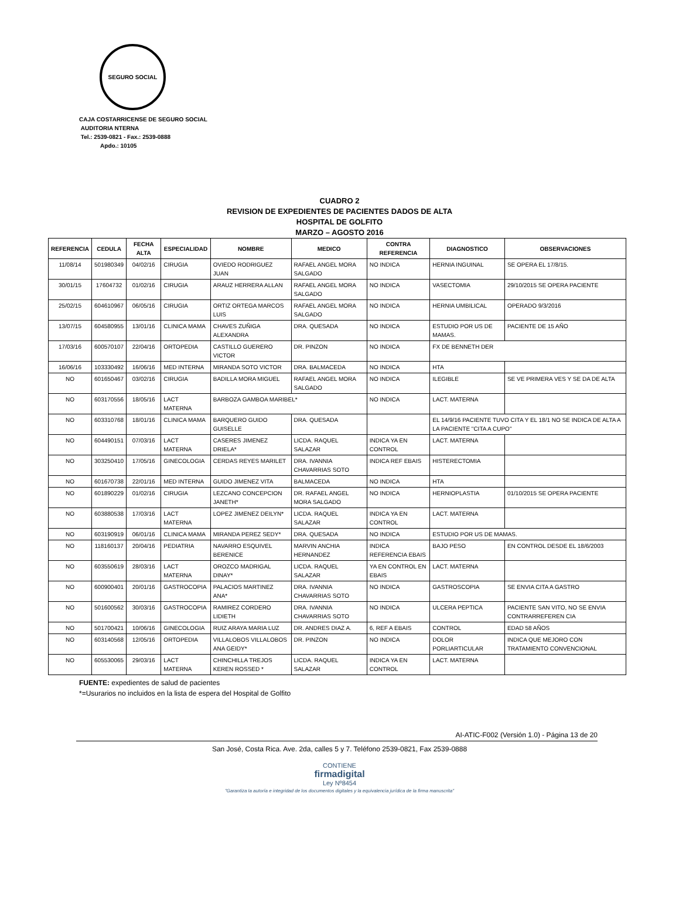SEGURO SOCIAL
CAJA COSTARRICENSE DE SEGURO SOCIAL
AUDITORIA NTERNA
Tel.: 2539-0821 - Fax.: 2539-0888
Apdo.: 10105
CUADRO 2
REVISION DE EXPEDIENTES DE PACIENTES DADOS DE ALTA
HOSPITAL DE GOLFITO
MARZO – AGOSTO 2016
| REFERENCIA | CEDULA | FECHA ALTA | ESPECIALIDAD | NOMBRE | MEDICO | CONTRA REFERENCIA | DIAGNOSTICO | OBSERVACIONES |
| --- | --- | --- | --- | --- | --- | --- | --- | --- |
| 11/08/14 | 501980349 | 04/02/16 | CIRUGIA | OVIEDO RODRIGUEZ JUAN | RAFAEL ANGEL MORA SALGADO | NO INDICA | HERNIA INGUINAL | SE OPERA EL 17/8/15. |
| 30/01/15 | 17604732 | 01/02/16 | CIRUGIA | ARAUZ HERRERA ALLAN | RAFAEL ANGEL MORA SALGADO | NO INDICA | VASECTOMIA | 29/10/2015 SE OPERA PACIENTE |
| 25/02/15 | 604610967 | 06/05/16 | CIRUGIA | ORTIZ ORTEGA MARCOS LUIS | RAFAEL ANGEL MORA SALGADO | NO INDICA | HERNIA UMBILICAL | OPERADO 9/3/2016 |
| 13/07/15 | 604580955 | 13/01/16 | CLINICA MAMA | CHAVES ZUÑIGA ALEXANDRA | DRA. QUESADA | NO INDICA | ESTUDIO POR US DE MAMAS. | PACIENTE DE 15 AÑO |
| 17/03/16 | 600570107 | 22/04/16 | ORTOPEDIA | CASTILLO GUERERO VICTOR | DR. PINZON | NO INDICA | FX DE BENNETH DER | |
| 16/06/16 | 103330492 | 16/06/16 | MED INTERNA | MIRANDA SOTO VICTOR | DRA. BALMACEDA | NO INDICA | HTA | |
| NO | 601650467 | 03/02/16 | CIRUGIA | BADILLA MORA MIGUEL | RAFAEL ANGEL MORA SALGADO | NO INDICA | ILEGIBLE | SE VE PRIMERA VES Y SE DA DE ALTA |
| NO | 603170556 | 18/05/16 | LACT MATERNA | BARBOZA GAMBOA MARIBEL* | | NO INDICA | LACT. MATERNA | |
| NO | 603310768 | 18/01/16 | CLINICA MAMA | BARQUERO GUIDO GUISELLE | DRA. QUESADA | | EL 14/9/16 PACIENTE TUVO CITA Y EL 18/1 NO SE INDICA DE ALTA A LA PACIENTE "CITA A CUPO" | |
| NO | 604490151 | 07/03/16 | LACT MATERNA | CASERES JIMENEZ DRIELA* | LICDA. RAQUEL SALAZAR | INDICA YA EN CONTROL | LACT. MATERNA | |
| NO | 303250410 | 17/05/16 | GINECOLOGIA | CERDAS REYES MARILET | DRA. IVANNIA CHAVARRIAS SOTO | INDICA REF EBAIS | HISTERECTOMIA | |
| NO | 601670738 | 22/01/16 | MED INTERNA | GUIDO JIMENEZ VITA | BALMACEDA | NO INDICA | HTA | |
| NO | 601890229 | 01/02/16 | CIRUGIA | LEZCANO CONCEPCION JANETH* | DR. RAFAEL ANGEL MORA SALGADO | NO INDICA | HERNIOPLASTIA | 01/10/2015 SE OPERA PACIENTE |
| NO | 603880538 | 17/03/16 | LACT MATERNA | LOPEZ JIMENEZ DEILYN* | LICDA. RAQUEL SALAZAR | INDICA YA EN CONTROL | LACT. MATERNA | |
| NO | 603190919 | 06/01/16 | CLINICA MAMA | MIRANDA PEREZ SEDY* | DRA. QUESADA | NO INDICA | ESTUDIO POR US DE MAMAS. | |
| NO | 118160137 | 20/04/16 | PEDIATRIA | NAVARRO ESQUIVEL BERENICE | MARVIN ANCHIA HERNANDEZ | INDICA REFERENCIA EBAIS | BAJO PESO | EN CONTROL DESDE EL 18/6/2003 |
| NO | 603550619 | 28/03/16 | LACT MATERNA | OROZCO MADRIGAL DINAY* | LICDA. RAQUEL SALAZAR | YA EN CONTROL EN EBAIS | LACT. MATERNA | |
| NO | 600900401 | 20/01/16 | GASTROCOPIA | PALACIOS MARTINEZ ANA* | DRA. IVANNIA CHAVARRIAS SOTO | NO INDICA | GASTROSCOPIA | SE ENVIA CITA A GASTRO |
| NO | 501600562 | 30/03/16 | GASTROCOPIA | RAMIREZ CORDERO LIDIETH | DRA. IVANNIA CHAVARRIAS SOTO | NO INDICA | ULCERA PEPTICA | PACIENTE SAN VITO, NO SE ENVIA CONTRARREFEREN CIA |
| NO | 501700421 | 10/06/16 | GINECOLOGIA | RUIZ ARAYA MARIA LUZ | DR. ANDRES DIAZ A. | 6, REF A EBAIS | CONTROL | EDAD 58 AÑOS |
| NO | 603140568 | 12/05/16 | ORTOPEDIA | VILLALOBOS VILLALOBOS ANA GEIDY* | DR. PINZON | NO INDICA | DOLOR PORLIARTICULAR | INDICA QUE MEJORO CON TRATAMIENTO CONVENCIONAL |
| NO | 605530065 | 29/03/16 | LACT MATERNA | CHINCHILLA TREJOS KEREN ROSSED * | LICDA. RAQUEL SALAZAR | INDICA YA EN CONTROL | LACT. MATERNA | |
FUENTE: expedientes de salud de pacientes
*=Usurarios no incluidos en la lista de espera del Hospital de Golfito
AI-ATIC-F002 (Versión 1.0) - Página 13 de 20
San José, Costa Rica. Ave. 2da, calles 5 y 7. Teléfono 2539-0821, Fax 2539-0888
CONTIENE
firmadigital
Ley Nº8454
"Garantiza la autoría e integridad de los documentos digitales y la equivalencia jurídica de la firma manuscrita"